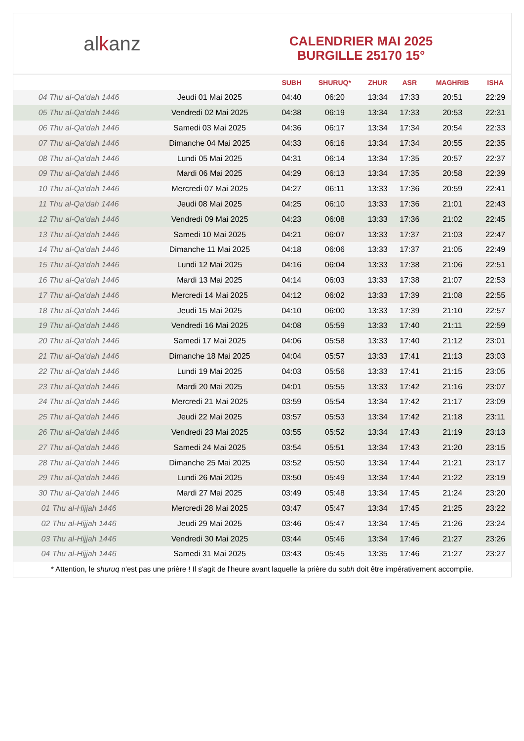al k anz
CALENDRIER MAI 2025
BURGILLE 25170 15°
| | | SUBH | SHURUQ* | ZHUR | ASR | MAGHRIB | ISHA |
| --- | --- | --- | --- | --- | --- | --- | --- |
| 04 Thu al-Qa‘dah 1446 | Jeudi 01 Mai 2025 | 04:40 | 06:20 | 13:34 | 17:33 | 20:51 | 22:29 |
| 05 Thu al-Qa‘dah 1446 | Vendredi 02 Mai 2025 | 04:38 | 06:19 | 13:34 | 17:33 | 20:53 | 22:31 |
| 06 Thu al-Qa‘dah 1446 | Samedi 03 Mai 2025 | 04:36 | 06:17 | 13:34 | 17:34 | 20:54 | 22:33 |
| 07 Thu al-Qa‘dah 1446 | Dimanche 04 Mai 2025 | 04:33 | 06:16 | 13:34 | 17:34 | 20:55 | 22:35 |
| 08 Thu al-Qa‘dah 1446 | Lundi 05 Mai 2025 | 04:31 | 06:14 | 13:34 | 17:35 | 20:57 | 22:37 |
| 09 Thu al-Qa‘dah 1446 | Mardi 06 Mai 2025 | 04:29 | 06:13 | 13:34 | 17:35 | 20:58 | 22:39 |
| 10 Thu al-Qa‘dah 1446 | Mercredi 07 Mai 2025 | 04:27 | 06:11 | 13:33 | 17:36 | 20:59 | 22:41 |
| 11 Thu al-Qa‘dah 1446 | Jeudi 08 Mai 2025 | 04:25 | 06:10 | 13:33 | 17:36 | 21:01 | 22:43 |
| 12 Thu al-Qa‘dah 1446 | Vendredi 09 Mai 2025 | 04:23 | 06:08 | 13:33 | 17:36 | 21:02 | 22:45 |
| 13 Thu al-Qa‘dah 1446 | Samedi 10 Mai 2025 | 04:21 | 06:07 | 13:33 | 17:37 | 21:03 | 22:47 |
| 14 Thu al-Qa‘dah 1446 | Dimanche 11 Mai 2025 | 04:18 | 06:06 | 13:33 | 17:37 | 21:05 | 22:49 |
| 15 Thu al-Qa‘dah 1446 | Lundi 12 Mai 2025 | 04:16 | 06:04 | 13:33 | 17:38 | 21:06 | 22:51 |
| 16 Thu al-Qa‘dah 1446 | Mardi 13 Mai 2025 | 04:14 | 06:03 | 13:33 | 17:38 | 21:07 | 22:53 |
| 17 Thu al-Qa‘dah 1446 | Mercredi 14 Mai 2025 | 04:12 | 06:02 | 13:33 | 17:39 | 21:08 | 22:55 |
| 18 Thu al-Qa‘dah 1446 | Jeudi 15 Mai 2025 | 04:10 | 06:00 | 13:33 | 17:39 | 21:10 | 22:57 |
| 19 Thu al-Qa‘dah 1446 | Vendredi 16 Mai 2025 | 04:08 | 05:59 | 13:33 | 17:40 | 21:11 | 22:59 |
| 20 Thu al-Qa‘dah 1446 | Samedi 17 Mai 2025 | 04:06 | 05:58 | 13:33 | 17:40 | 21:12 | 23:01 |
| 21 Thu al-Qa‘dah 1446 | Dimanche 18 Mai 2025 | 04:04 | 05:57 | 13:33 | 17:41 | 21:13 | 23:03 |
| 22 Thu al-Qa‘dah 1446 | Lundi 19 Mai 2025 | 04:03 | 05:56 | 13:33 | 17:41 | 21:15 | 23:05 |
| 23 Thu al-Qa‘dah 1446 | Mardi 20 Mai 2025 | 04:01 | 05:55 | 13:33 | 17:42 | 21:16 | 23:07 |
| 24 Thu al-Qa‘dah 1446 | Mercredi 21 Mai 2025 | 03:59 | 05:54 | 13:34 | 17:42 | 21:17 | 23:09 |
| 25 Thu al-Qa‘dah 1446 | Jeudi 22 Mai 2025 | 03:57 | 05:53 | 13:34 | 17:42 | 21:18 | 23:11 |
| 26 Thu al-Qa‘dah 1446 | Vendredi 23 Mai 2025 | 03:55 | 05:52 | 13:34 | 17:43 | 21:19 | 23:13 |
| 27 Thu al-Qa‘dah 1446 | Samedi 24 Mai 2025 | 03:54 | 05:51 | 13:34 | 17:43 | 21:20 | 23:15 |
| 28 Thu al-Qa‘dah 1446 | Dimanche 25 Mai 2025 | 03:52 | 05:50 | 13:34 | 17:44 | 21:21 | 23:17 |
| 29 Thu al-Qa‘dah 1446 | Lundi 26 Mai 2025 | 03:50 | 05:49 | 13:34 | 17:44 | 21:22 | 23:19 |
| 30 Thu al-Qa‘dah 1446 | Mardi 27 Mai 2025 | 03:49 | 05:48 | 13:34 | 17:45 | 21:24 | 23:20 |
| 01 Thu al-Hijjah 1446 | Mercredi 28 Mai 2025 | 03:47 | 05:47 | 13:34 | 17:45 | 21:25 | 23:22 |
| 02 Thu al-Hijjah 1446 | Jeudi 29 Mai 2025 | 03:46 | 05:47 | 13:34 | 17:45 | 21:26 | 23:24 |
| 03 Thu al-Hijjah 1446 | Vendredi 30 Mai 2025 | 03:44 | 05:46 | 13:34 | 17:46 | 21:27 | 23:26 |
| 04 Thu al-Hijjah 1446 | Samedi 31 Mai 2025 | 03:43 | 05:45 | 13:35 | 17:46 | 21:27 | 23:27 |
* Attention, le shuruq n'est pas une prière ! Il s'agit de l'heure avant laquelle la prière du subh doit être impérativement accomplie.